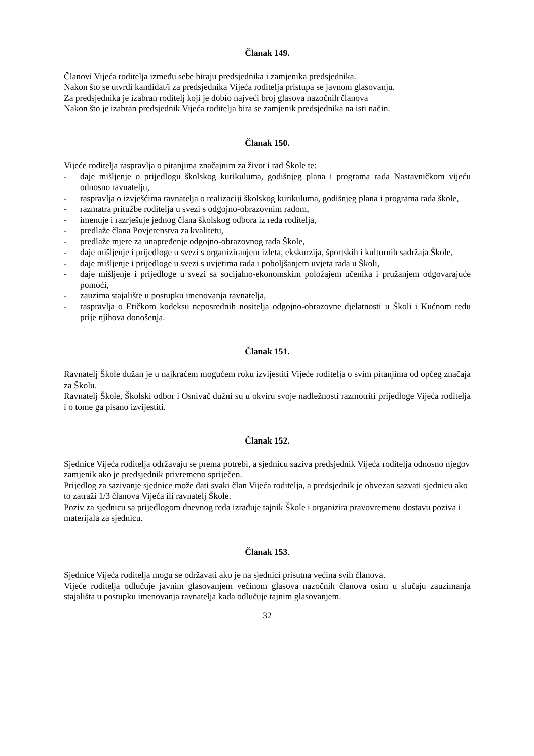Članak 149.
Članovi Vijeća roditelja između sebe biraju predsjednika i zamjenika predsjednika.
Nakon što se utvrdi kandidat/i za predsjednika Vijeća roditelja pristupa se javnom glasovanju.
Za predsjednika je izabran roditelj koji je dobio najveći broj glasova nazočnih članova
Nakon što je izabran predsjednik Vijeća roditelja bira se zamjenik predsjednika na isti način.
Članak 150.
Vijeće roditelja raspravlja o pitanjima značajnim za život i rad Škole te:
- daje mišljenje o prijedlogu školskog kurikuluma, godišnjeg plana i programa rada Nastavničkom vijeću odnosno ravnatelju,
- raspravlja o izvješćima ravnatelja o realizaciji školskog kurikuluma, godišnjeg plana i programa rada škole,
- razmatra pritužbe roditelja u svezi s odgojno-obrazovnim radom,
- imenuje i razrješuje jednog člana školskog odbora iz reda roditelja,
- predlaže člana Povjerenstva za kvalitetu,
- predlaže mjere za unapređenje odgojno-obrazovnog rada Škole,
- daje mišljenje i prijedloge u svezi s organiziranjem izleta, ekskurzija, športskih i kulturnih sadržaja Škole,
- daje mišljenje i prijedloge u svezi s uvjetima rada i poboljšanjem uvjeta rada u Školi,
- daje mišljenje i prijedloge u svezi sa socijalno-ekonomskim položajem učenika i pružanjem odgovarajuće pomoći,
- zauzima stajalište u postupku imenovanja ravnatelja,
- raspravlja o Etičkom kodeksu neposrednih nositelja odgojno-obrazovne djelatnosti u Školi i Kućnom redu prije njihova donošenja.
Članak 151.
Ravnatelj Škole dužan je u najkraćem mogućem roku izvijestiti Vijeće roditelja o svim pitanjima od općeg značaja za Školu.
Ravnatelj Škole, Školski odbor i Osnivač dužni su u okviru svoje nadležnosti razmotriti prijedloge Vijeća roditelja i o tome ga pisano izvijestiti.
Članak 152.
Sjednice Vijeća roditelja održavaju se prema potrebi, a sjednicu saziva predsjednik Vijeća roditelja odnosno njegov zamjenik ako je predsjednik privremeno spriječen.
Prijedlog za sazivanje sjednice može dati svaki član Vijeća roditelja, a predsjednik je obvezan sazvati sjednicu ako to zatraži 1/3 članova Vijeća ili ravnatelj Škole.
Poziv za sjednicu sa prijedlogom dnevnog reda izrađuje tajnik Škole i organizira pravovremenu dostavu poziva i materijala za sjednicu.
Članak 153.
Sjednice Vijeća roditelja mogu se održavati ako je na sjednici prisutna većina svih članova.
Vijeće roditelja odlučuje javnim glasovanjem većinom glasova nazočnih članova osim u slučaju zauzimanja stajališta u postupku imenovanja ravnatelja kada odlučuje tajnim glasovanjem.
32